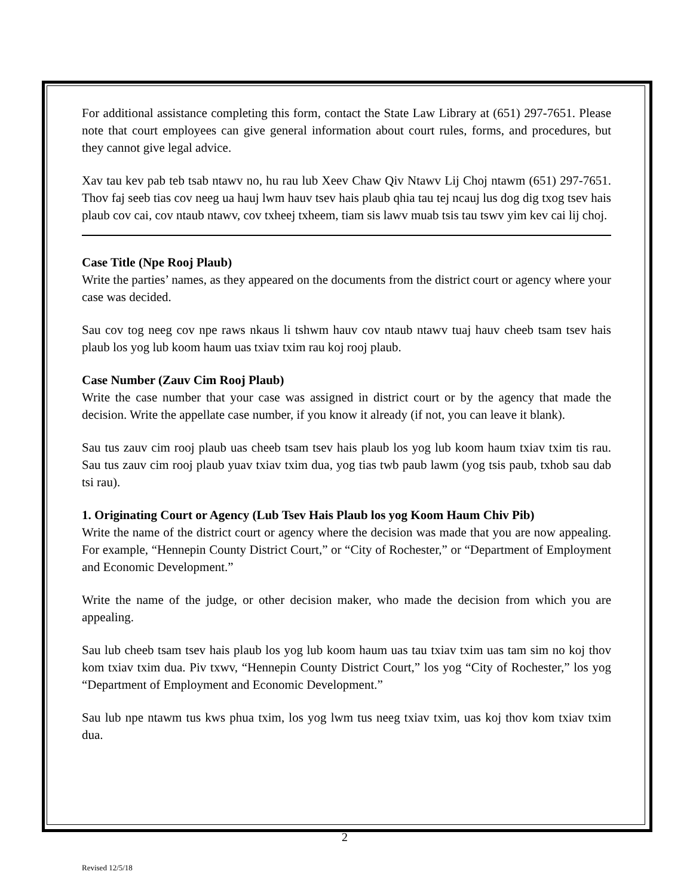For additional assistance completing this form, contact the State Law Library at (651) 297-7651. Please note that court employees can give general information about court rules, forms, and procedures, but they cannot give legal advice.
Xav tau kev pab teb tsab ntawv no, hu rau lub Xeev Chaw Qiv Ntawv Lij Choj ntawm (651) 297-7651. Thov faj seeb tias cov neeg ua hauj lwm hauv tsev hais plaub qhia tau tej ncauj lus dog dig txog tsev hais plaub cov cai, cov ntaub ntawv, cov txheej txheem, tiam sis lawv muab tsis tau tswv yim kev cai lij choj.
Case Title (Npe Rooj Plaub)
Write the parties’ names, as they appeared on the documents from the district court or agency where your case was decided.
Sau cov tog neeg cov npe raws nkaus li tshwm hauv cov ntaub ntawv tuaj hauv cheeb tsam tsev hais plaub los yog lub koom haum uas txiav txim rau koj rooj plaub.
Case Number (Zauv Cim Rooj Plaub)
Write the case number that your case was assigned in district court or by the agency that made the decision. Write the appellate case number, if you know it already (if not, you can leave it blank).
Sau tus zauv cim rooj plaub uas cheeb tsam tsev hais plaub los yog lub koom haum txiav txim tis rau. Sau tus zauv cim rooj plaub yuav txiav txim dua, yog tias twb paub lawm (yog tsis paub, txhob sau dab tsi rau).
1. Originating Court or Agency (Lub Tsev Hais Plaub los yog Koom Haum Chiv Pib)
Write the name of the district court or agency where the decision was made that you are now appealing. For example, “Hennepin County District Court,” or “City of Rochester,” or “Department of Employment and Economic Development.”
Write the name of the judge, or other decision maker, who made the decision from which you are appealing.
Sau lub cheeb tsam tsev hais plaub los yog lub koom haum uas tau txiav txim uas tam sim no koj thov kom txiav txim dua. Piv txwv, “Hennepin County District Court,” los yog “City of Rochester,” los yog “Department of Employment and Economic Development.”
Sau lub npe ntawm tus kws phua txim, los yog lwm tus neeg txiav txim, uas koj thov kom txiav txim dua.
2
Revised 12/5/18